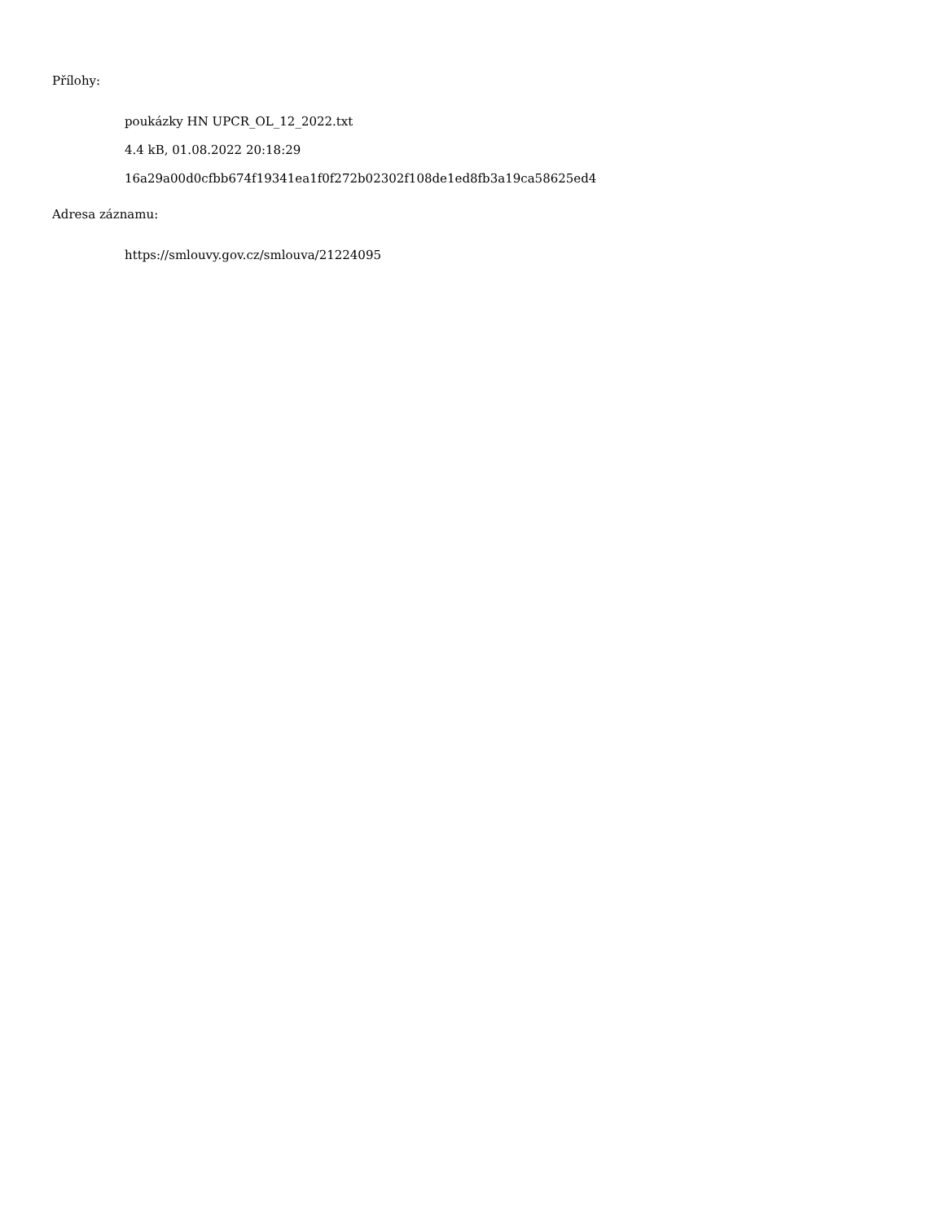Přílohy:
poukázky HN UPCR_OL_12_2022.txt
4.4 kB, 01.08.2022 20:18:29
16a29a00d0cfbb674f19341ea1f0f272b02302f108de1ed8fb3a19ca58625ed4
Adresa záznamu:
https://smlouvy.gov.cz/smlouva/21224095